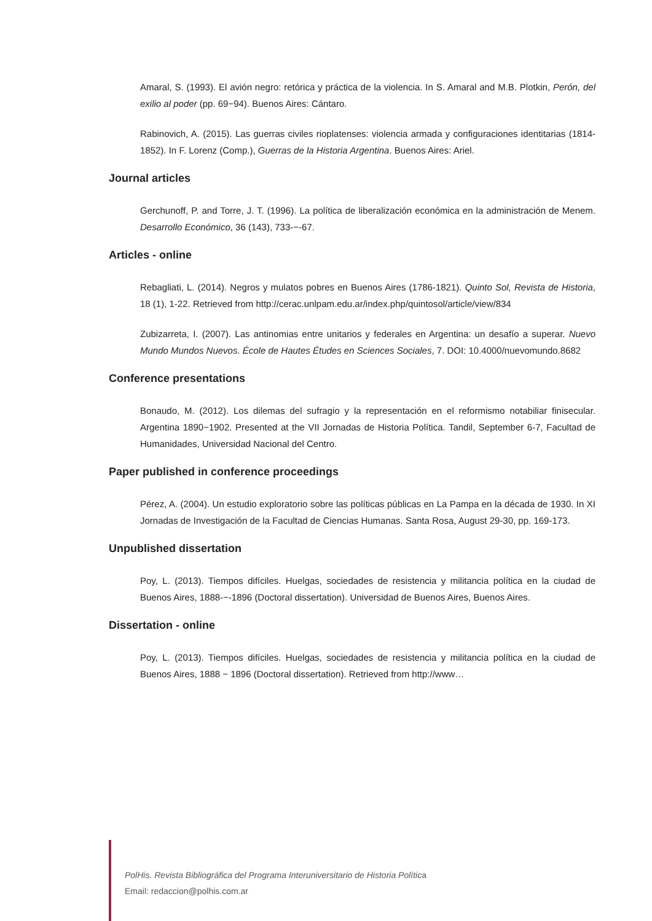Amaral, S. (1993). El avión negro: retórica y práctica de la violencia. In S. Amaral and M.B. Plotkin, Perón, del exilio al poder (pp. 69−94). Buenos Aires: Cántaro.
Rabinovich, A. (2015). Las guerras civiles rioplatenses: violencia armada y configuraciones identitarias (1814-1852). In F. Lorenz (Comp.), Guerras de la Historia Argentina. Buenos Aires: Ariel.
Journal articles
Gerchunoff, P. and Torre, J. T. (1996). La política de liberalización económica en la administración de Menem. Desarrollo Económico, 36 (143), 733-−-67.
Articles - online
Rebagliati, L. (2014). Negros y mulatos pobres en Buenos Aires (1786-1821). Quinto Sol, Revista de Historia, 18 (1), 1-22. Retrieved from http://cerac.unlpam.edu.ar/index.php/quintosol/article/view/834
Zubizarreta, I. (2007). Las antinomias entre unitarios y federales en Argentina: un desafío a superar. Nuevo Mundo Mundos Nuevos. École de Hautes Études en Sciences Sociales, 7. DOI: 10.4000/nuevomundo.8682
Conference presentations
Bonaudo, M. (2012). Los dilemas del sufragio y la representación en el reformismo notabiliar finisecular. Argentina 1890−1902. Presented at the VII Jornadas de Historia Política. Tandil, September 6-7, Facultad de Humanidades, Universidad Nacional del Centro.
Paper published in conference proceedings
Pérez, A. (2004). Un estudio exploratorio sobre las políticas públicas en La Pampa en la década de 1930. In XI Jornadas de Investigación de la Facultad de Ciencias Humanas. Santa Rosa, August 29-30, pp. 169-173.
Unpublished dissertation
Poy, L. (2013). Tiempos difíciles. Huelgas, sociedades de resistencia y militancia política en la ciudad de Buenos Aires, 1888-−-1896 (Doctoral dissertation). Universidad de Buenos Aires, Buenos Aires.
Dissertation - online
Poy, L. (2013). Tiempos difíciles. Huelgas, sociedades de resistencia y militancia política en la ciudad de Buenos Aires, 1888 − 1896 (Doctoral dissertation). Retrieved from http://www…
PolHis. Revista Bibliográfica del Programa Interuniversitario de Historia Política
Email: redaccion@polhis.com.ar